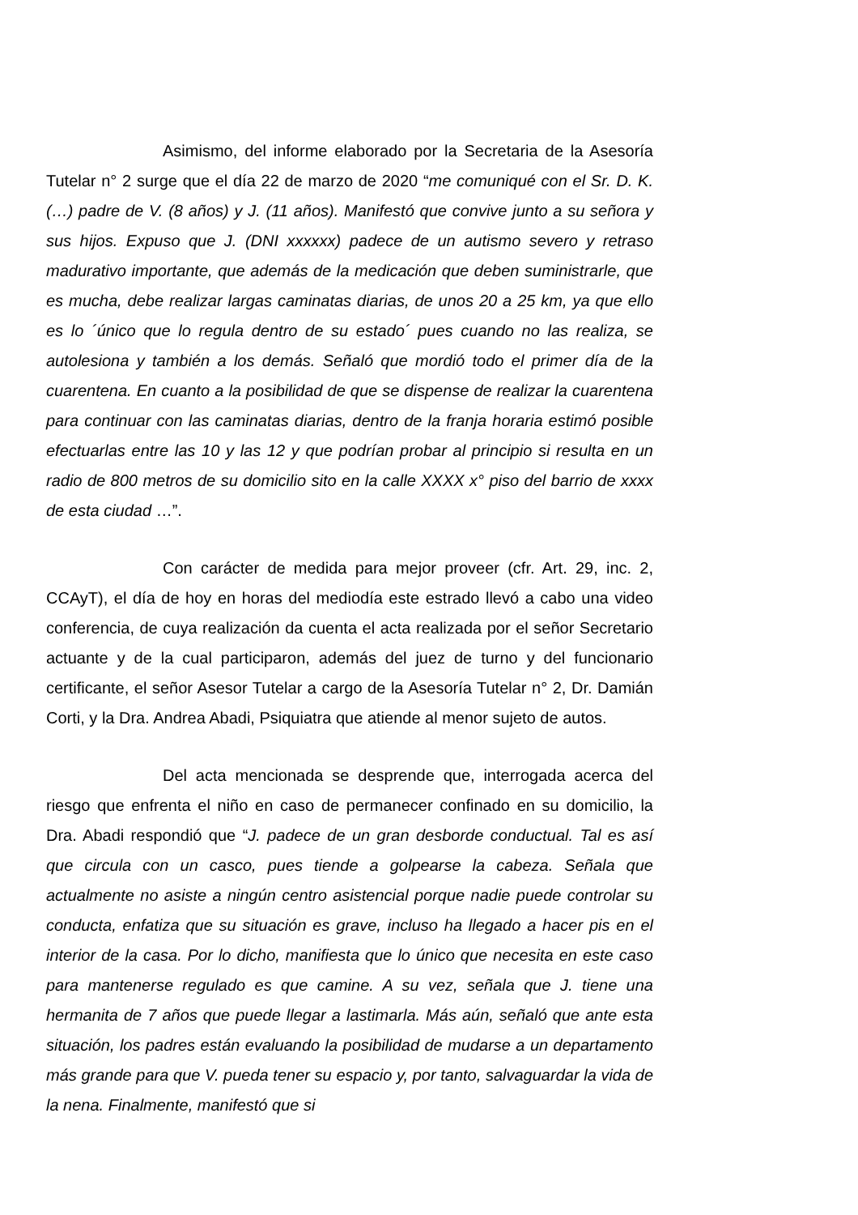Asimismo, del informe elaborado por la Secretaria de la Asesoría Tutelar n° 2 surge que el día 22 de marzo de 2020 “me comuniqué con el Sr. D. K. (…) padre de V. (8 años) y J. (11 años). Manifestó que convive junto a su señora y sus hijos. Expuso que J. (DNI xxxxxx) padece de un autismo severo y retraso madurativo importante, que además de la medicación que deben suministrarle, que es mucha, debe realizar largas caminatas diarias, de unos 20 a 25 km, ya que ello es lo ´único que lo regula dentro de su estado´ pues cuando no las realiza, se autolesiona y también a los demás. Señaló que mordió todo el primer día de la cuarentena. En cuanto a la posibilidad de que se dispense de realizar la cuarentena para continuar con las caminatas diarias, dentro de la franja horaria estimó posible efectuarlas entre las 10 y las 12 y que podrían probar al principio si resulta en un radio de 800 metros de su domicilio sito en la calle XXXX x° piso del barrio de xxxx de esta ciudad …”.
Con carácter de medida para mejor proveer (cfr. Art. 29, inc. 2, CCAyT), el día de hoy en horas del mediodía este estrado llevó a cabo una video conferencia, de cuya realización da cuenta el acta realizada por el señor Secretario actuante y de la cual participaron, además del juez de turno y del funcionario certificante, el señor Asesor Tutelar a cargo de la Asesoría Tutelar n° 2, Dr. Damián Corti, y la Dra. Andrea Abadi, Psiquiatra que atiende al menor sujeto de autos.
Del acta mencionada se desprende que, interrogada acerca del riesgo que enfrenta el niño en caso de permanecer confinado en su domicilio, la Dra. Abadi respondió que “J. padece de un gran desborde conductual. Tal es así que circula con un casco, pues tiende a golpearse la cabeza. Señala que actualmente no asiste a ningún centro asistencial porque nadie puede controlar su conducta, enfatiza que su situación es grave, incluso ha llegado a hacer pis en el interior de la casa. Por lo dicho, manifiesta que lo único que necesita en este caso para mantenerse regulado es que camine. A su vez, señala que J. tiene una hermanita de 7 años que puede llegar a lastimarla. Más aún, señaló que ante esta situación, los padres están evaluando la posibilidad de mudarse a un departamento más grande para que V. pueda tener su espacio y, por tanto, salvaguardar la vida de la nena. Finalmente, manifestó que si